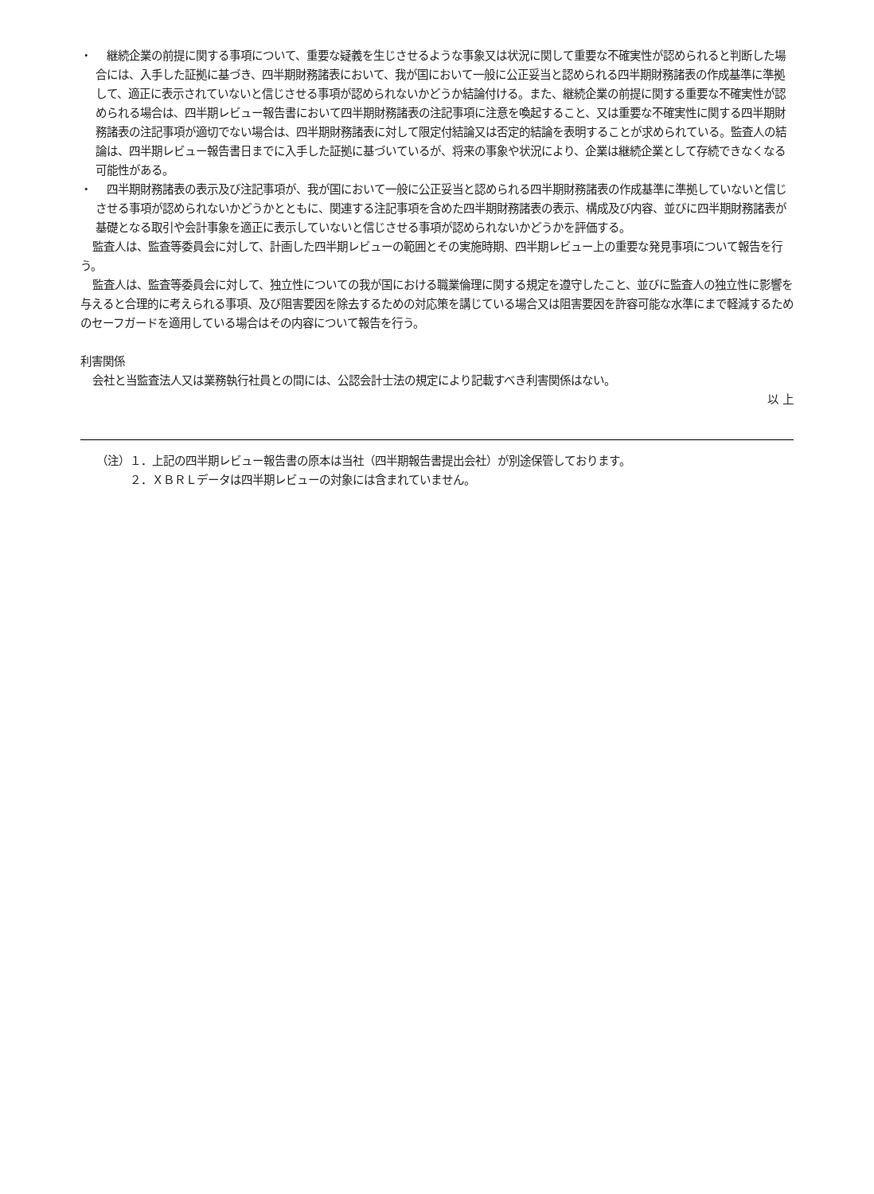・　継続企業の前提に関する事項について、重要な疑義を生じさせるような事象又は状況に関して重要な不確実性が認められると判断した場合には、入手した証拠に基づき、四半期財務諸表において、我が国において一般に公正妥当と認められる四半期財務諸表の作成基準に準拠して、適正に表示されていないと信じさせる事項が認められないかどうか結論付ける。また、継続企業の前提に関する重要な不確実性が認められる場合は、四半期レビュー報告書において四半期財務諸表の注記事項に注意を喚起すること、又は重要な不確実性に関する四半期財務諸表の注記事項が適切でない場合は、四半期財務諸表に対して限定付結論又は否定的結論を表明することが求められている。監査人の結論は、四半期レビュー報告書日までに入手した証拠に基づいているが、将来の事象や状況により、企業は継続企業として存続できなくなる可能性がある。
・　四半期財務諸表の表示及び注記事項が、我が国において一般に公正妥当と認められる四半期財務諸表の作成基準に準拠していないと信じさせる事項が認められないかどうかとともに、関連する注記事項を含めた四半期財務諸表の表示、構成及び内容、並びに四半期財務諸表が基礎となる取引や会計事象を適正に表示していないと信じさせる事項が認められないかどうかを評価する。
監査人は、監査等委員会に対して、計画した四半期レビューの範囲とその実施時期、四半期レビュー上の重要な発見事項について報告を行う。
監査人は、監査等委員会に対して、独立性についての我が国における職業倫理に関する規定を遵守したこと、並びに監査人の独立性に影響を与えると合理的に考えられる事項、及び阻害要因を除去するための対応策を講じている場合又は阻害要因を許容可能な水準にまで軽減するためのセーフガードを適用している場合はその内容について報告を行う。
利害関係
会社と当監査法人又は業務執行社員との間には、公認会計士法の規定により記載すべき利害関係はない。
以 上
（注）１．上記の四半期レビュー報告書の原本は当社（四半期報告書提出会社）が別途保管しております。
　　　２．ＸＢＲＬデータは四半期レビューの対象には含まれていません。